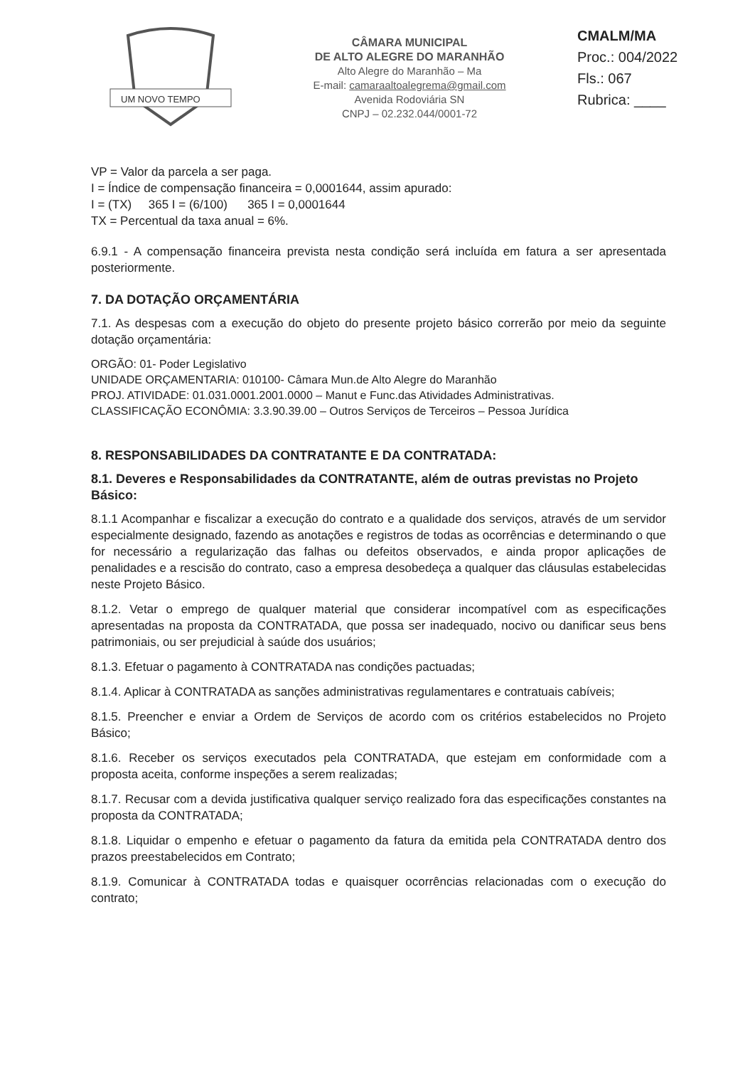UM NOVO TEMPO
CÂMARA MUNICIPAL
DE ALTO ALEGRE DO MARANHÃO
Alto Alegre do Maranhão – Ma
E-mail: camaraaltoalegrema@gmail.com
Avenida Rodoviária SN
CNPJ – 02.232.044/0001-72
CMALM/MA
Proc.: 004/2022
Fls.: 067
Rubrica: ____
VP = Valor da parcela a ser paga.
I = Índice de compensação financeira = 0,0001644, assim apurado:
I = (TX) 365 I = (6/100) 365 I = 0,0001644
TX = Percentual da taxa anual = 6%.
6.9.1 - A compensação financeira prevista nesta condição será incluída em fatura a ser apresentada posteriormente.
7. DA DOTAÇÃO ORÇAMENTÁRIA
7.1. As despesas com a execução do objeto do presente projeto básico correrão por meio da seguinte dotação orçamentária:
ORGÃO: 01- Poder Legislativo
UNIDADE ORÇAMENTARIA: 010100- Câmara Mun.de Alto Alegre do Maranhão
PROJ. ATIVIDADE: 01.031.0001.2001.0000 – Manut e Func.das Atividades Administrativas.
CLASSIFICAÇÃO ECONÔMIA: 3.3.90.39.00 – Outros Serviços de Terceiros – Pessoa Jurídica
8. RESPONSABILIDADES DA CONTRATANTE E DA CONTRATADA:
8.1. Deveres e Responsabilidades da CONTRATANTE, além de outras previstas no Projeto Básico:
8.1.1 Acompanhar e fiscalizar a execução do contrato e a qualidade dos serviços, através de um servidor especialmente designado, fazendo as anotações e registros de todas as ocorrências e determinando o que for necessário a regularização das falhas ou defeitos observados, e ainda propor aplicações de penalidades e a rescisão do contrato, caso a empresa desobedeça a qualquer das cláusulas estabelecidas neste Projeto Básico.
8.1.2. Vetar o emprego de qualquer material que considerar incompatível com as especificações apresentadas na proposta da CONTRATADA, que possa ser inadequado, nocivo ou danificar seus bens patrimoniais, ou ser prejudicial à saúde dos usuários;
8.1.3. Efetuar o pagamento à CONTRATADA nas condições pactuadas;
8.1.4. Aplicar à CONTRATADA as sanções administrativas regulamentares e contratuais cabíveis;
8.1.5. Preencher e enviar a Ordem de Serviços de acordo com os critérios estabelecidos no Projeto Básico;
8.1.6. Receber os serviços executados pela CONTRATADA, que estejam em conformidade com a proposta aceita, conforme inspeções a serem realizadas;
8.1.7. Recusar com a devida justificativa qualquer serviço realizado fora das especificações constantes na proposta da CONTRATADA;
8.1.8. Liquidar o empenho e efetuar o pagamento da fatura da emitida pela CONTRATADA dentro dos prazos preestabelecidos em Contrato;
8.1.9. Comunicar à CONTRATADA todas e quaisquer ocorrências relacionadas com o execução do contrato;